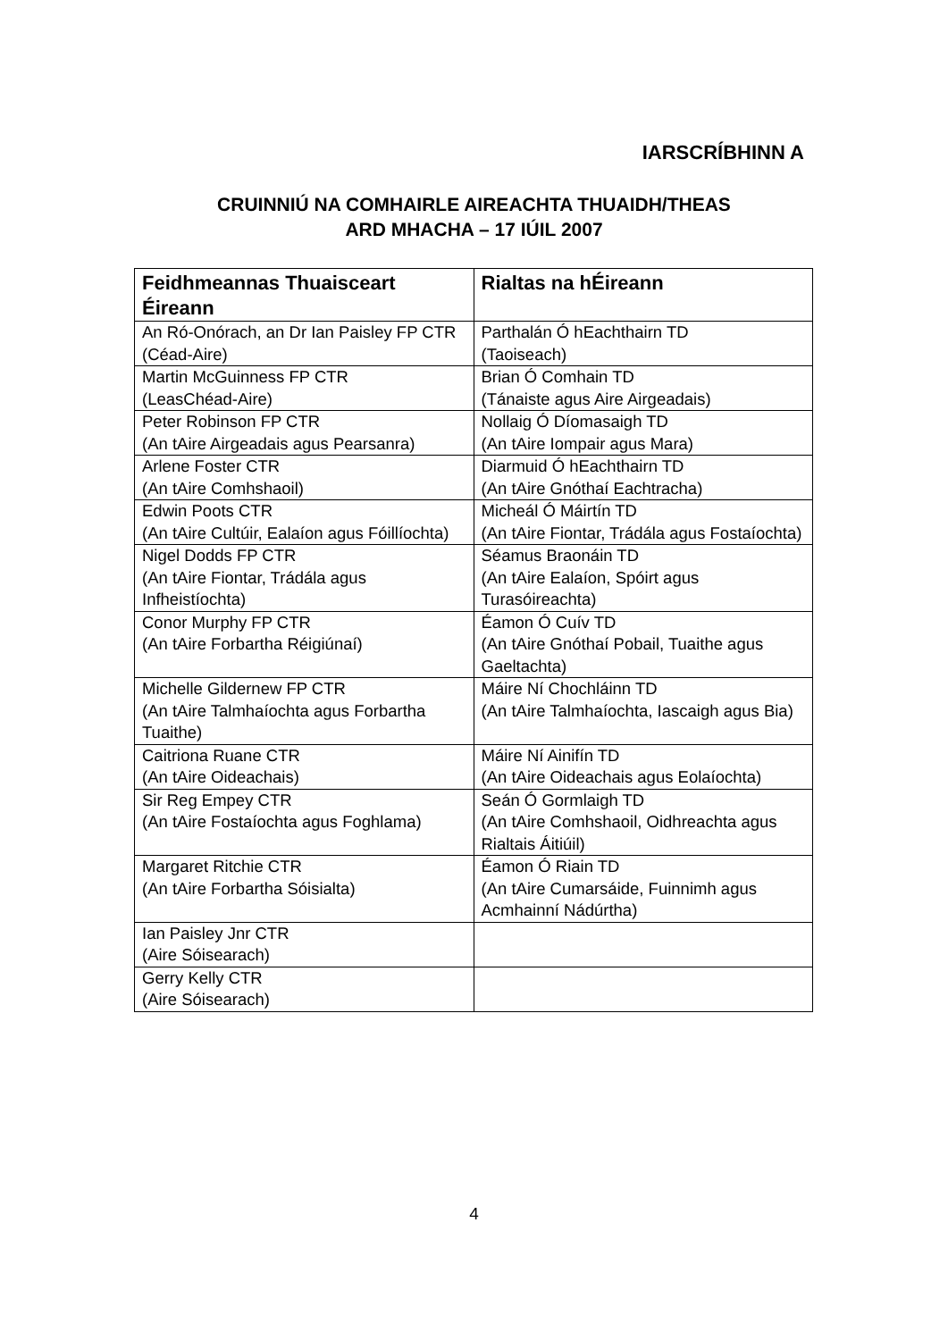IARSCRÍBHINN A
CRUINNIÚ NA COMHAIRLE AIREACHTA THUAIDH/THEAS
ARD MHACHA – 17 IÚIL 2007
| Feidhmeannas Thuaisceart Éireann | Rialtas na hÉireann |
| --- | --- |
| An Ró-Onórach, an Dr Ian Paisley FP CTR (Céad-Aire) | Parthalán Ó hEachthairn TD (Taoiseach) |
| Martin McGuinness FP CTR (LeasChéad-Aire) | Brian Ó Comhain TD (Tánaiste agus Aire Airgeadais) |
| Peter Robinson FP CTR (An tAire Airgeadais agus Pearsanra) | Nollaig Ó Díomasaigh TD (An tAire Iompair agus Mara) |
| Arlene Foster CTR (An tAire Comhshaoil) | Diarmuid Ó hEachthairn TD (An tAire Gnóthaí Eachtracha) |
| Edwin Poots CTR (An tAire Cultúir, Ealaíon agus Fóillíochta) | Micheál Ó Máirtín TD (An tAire Fiontar, Trádála agus Fostaíochta) |
| Nigel Dodds FP CTR (An tAire Fiontar, Trádála agus Infheistíochta) | Séamus Braonáin TD (An tAire Ealaíon, Spóirt agus Turasóireachta) |
| Conor Murphy FP CTR (An tAire Forbartha Réigiúnaí) | Éamon Ó Cuív TD (An tAire Gnóthaí Pobail, Tuaithe agus Gaeltachta) |
| Michelle Gildernew FP CTR (An tAire Talmhaíochta agus Forbartha Tuaithe) | Máire Ní Chochláinn TD (An tAire Talmhaíochta, Iascaigh agus Bia) |
| Caitriona Ruane CTR (An tAire Oideachais) | Máire Ní Ainifín TD (An tAire Oideachais agus Eolaíochta) |
| Sir Reg Empey CTR (An tAire Fostaíochta agus Foghlama) | Seán Ó Gormlaigh TD (An tAire Comhshaoil, Oidhreachta agus Rialtais Áitiúil) |
| Margaret Ritchie CTR (An tAire Forbartha Sóisialta) | Éamon Ó Riain TD (An tAire Cumarsáide, Fuinnimh agus Acmhainní Nádúrtha) |
| Ian Paisley Jnr CTR (Aire Sóisearach) | |
| Gerry Kelly CTR (Aire Sóisearach) | |
4